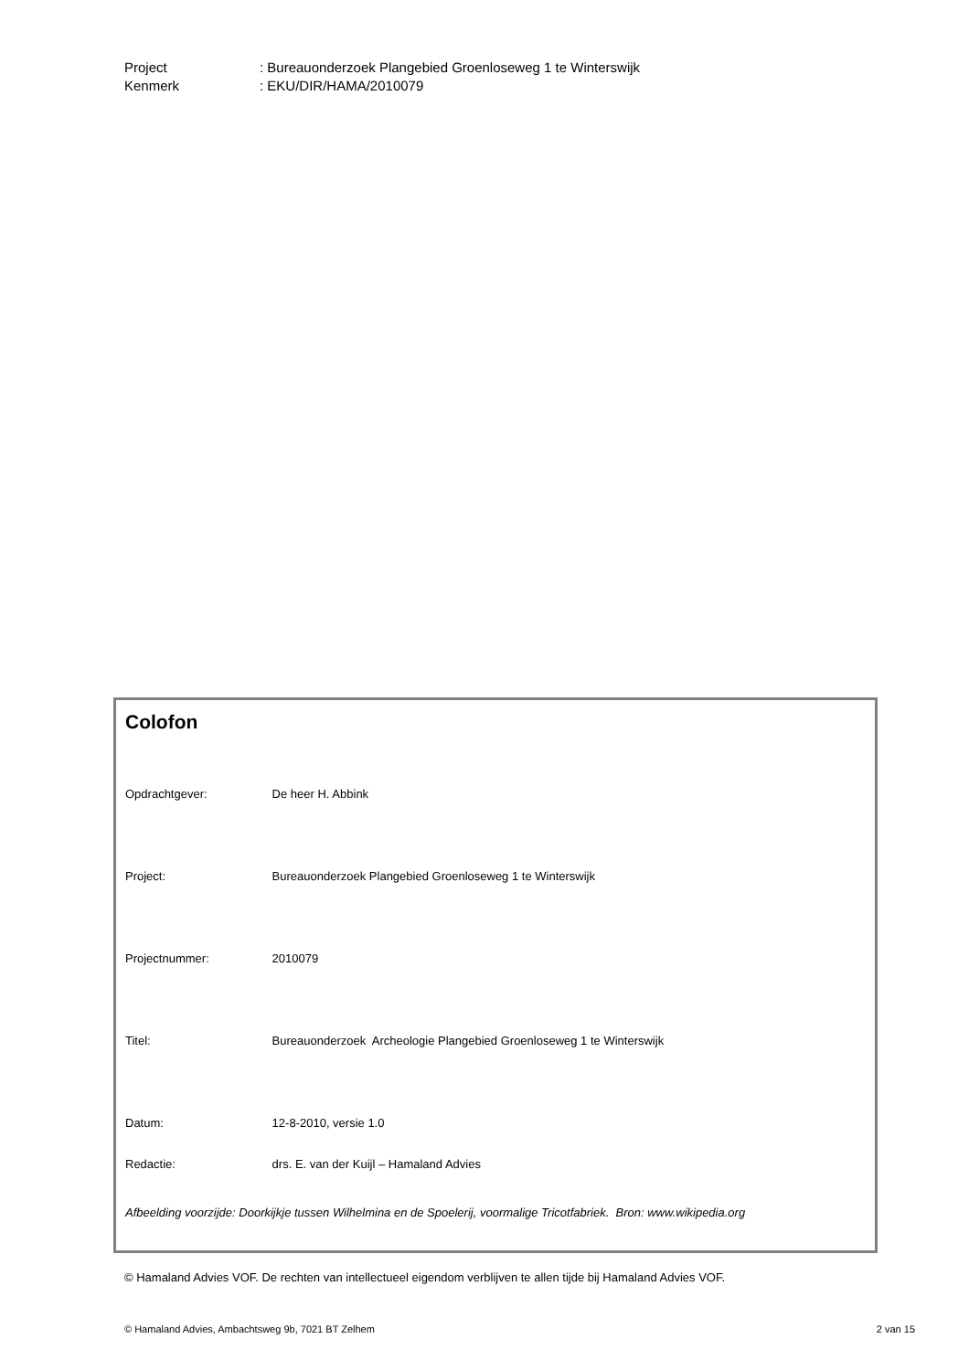Project: Bureauonderzoek Plangebied Groenloseweg 1 te Winterswijk
Kenmerk: EKU/DIR/HAMA/2010079
Colofon
Opdrachtgever: De heer H. Abbink
Project: Bureauonderzoek Plangebied Groenloseweg 1 te Winterswijk
Projectnummer: 2010079
Titel: Bureauonderzoek Archeologie Plangebied Groenloseweg 1 te Winterswijk
Datum: 12-8-2010, versie 1.0
Redactie: drs. E. van der Kuijl – Hamaland Advies
Afbeelding voorzijde: Doorkijkje tussen Wilhelmina en de Spoelerij, voormalige Tricotfabriek. Bron: www.wikipedia.org
© Hamaland Advies VOF. De rechten van intellectueel eigendom verblijven te allen tijde bij Hamaland Advies VOF.
© Hamaland Advies, Ambachtsweg 9b, 7021 BT Zelhem 2 van 15